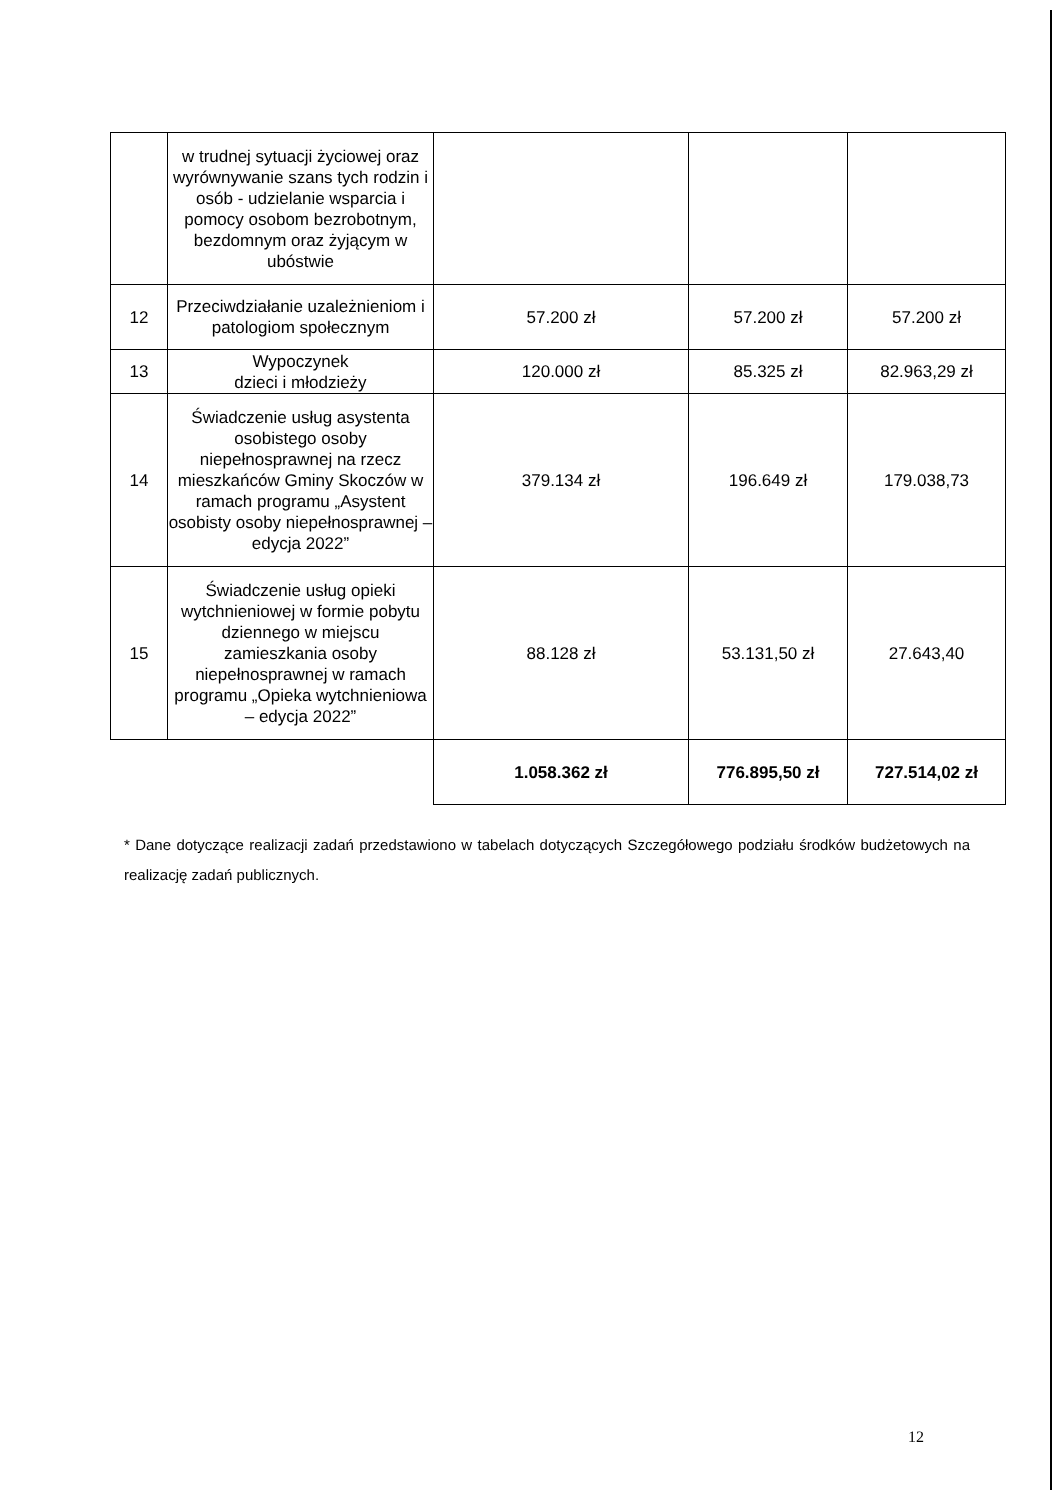| | w trudnej sytuacji życiowej oraz wyrównywanie szans tych rodzin i osób - udzielanie wsparcia i pomocy osobom bezrobotnym, bezdomnym oraz żyjącym w ubóstwie | | | |
| 12 | Przeciwdziałanie uzależnieniom i patologiom społecznym | 57.200 zł | 57.200 zł | 57.200 zł |
| 13 | Wypoczynek dzieci i młodzieży | 120.000 zł | 85.325 zł | 82.963,29 zł |
| 14 | Świadczenie usług asystenta osobistego osoby niepełnosprawnej na rzecz mieszkańców Gminy Skoczów w ramach programu „Asystent osobisty osoby niepełnosprawnej – edycja 2022” | 379.134 zł | 196.649 zł | 179.038,73 |
| 15 | Świadczenie usług opieki wytchnieniowej w formie pobytu dziennego w miejscu zamieszkania osoby niepełnosprawnej w ramach programu „Opieka wytchnieniowa – edycja 2022” | 88.128 zł | 53.131,50 zł | 27.643,40 |
| | | 1.058.362 zł | 776.895,50 zł | 727.514,02 zł |
* Dane dotyczące realizacji zadań przedstawiono w tabelach dotyczących Szczegółowego podziału środków budżetowych na realizację zadań publicznych.
12